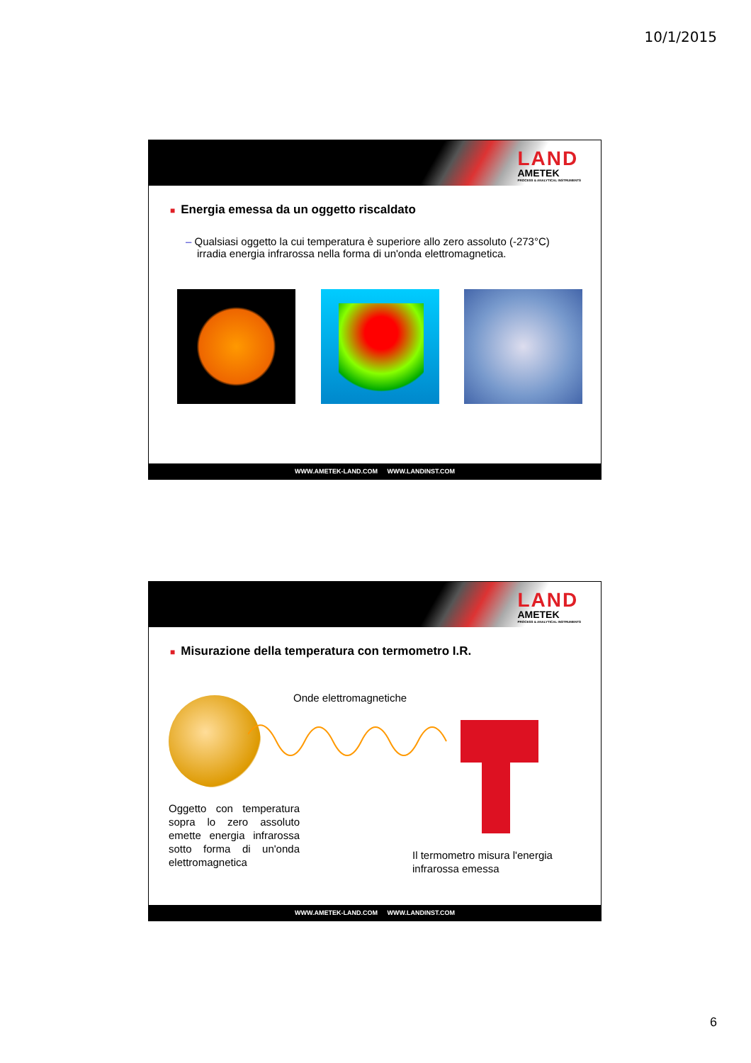10/1/2015
LAND
AMETEK
PROCESS & ANALYTICAL INSTRUMENTS
■ Energia emessa da un oggetto riscaldato
– Qualsiasi oggetto la cui temperatura è superiore allo zero assoluto (-273°C) irradia energia infrarossa nella forma di un'onda elettromagnetica.
WWW.AMETEK-LAND.COM WWW.LANDINST.COM
LAND
AMETEK
PROCESS & ANALYTICAL INSTRUMENTS
■ Misurazione della temperatura con termometro I.R.
Onde elettromagnetiche
Oggetto con temperatura sopra lo zero assoluto emette energia infrarossa sotto forma di un'onda elettromagnetica
Il termometro misura l'energia
infrarossa emessa
WWW.AMETEK-LAND.COM WWW.LANDINST.COM
6